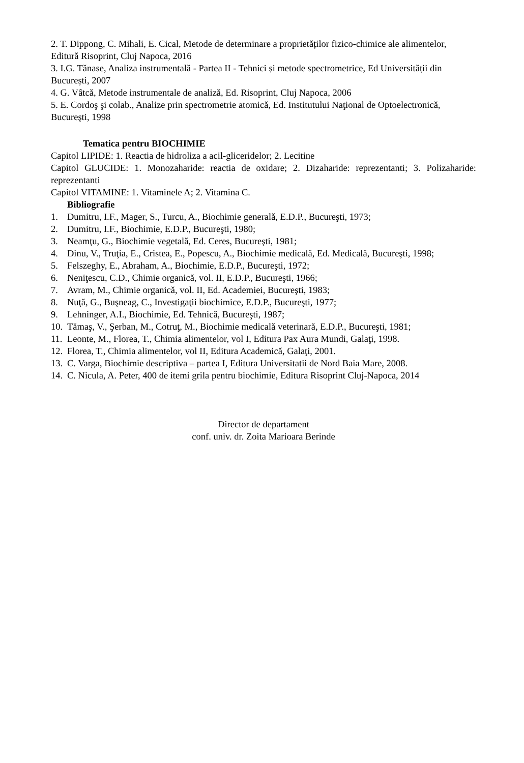2. T. Dippong, C. Mihali, E. Cical, Metode de determinare a proprietăților fizico-chimice ale alimentelor, Editură Risoprint, Cluj Napoca, 2016
3. I.G. Tănase, Analiza instrumentală - Partea II - Tehnici și metode spectrometrice, Ed Universității din București, 2007
4. G. Vâtcă, Metode instrumentale de analiză, Ed. Risoprint, Cluj Napoca, 2006
5. E. Cordoş şi colab., Analize prin spectrometrie atomică, Ed. Institutului Naţional de Optoelectronică, Bucureşti, 1998
Tematica pentru BIOCHIMIE
Capitol LIPIDE: 1. Reactia de hidroliza a acil-gliceridelor; 2. Lecitine
Capitol GLUCIDE: 1. Monozaharide: reactia de oxidare; 2. Dizaharide: reprezentanti; 3. Polizaharide: reprezentanti
Capitol VITAMINE: 1. Vitaminele A; 2. Vitamina C.
Bibliografie
1. Dumitru, I.F., Mager, S., Turcu, A., Biochimie generală, E.D.P., Bucureşti, 1973;
2. Dumitru, I.F., Biochimie, E.D.P., Bucureşti, 1980;
3. Neamţu, G., Biochimie vegetală, Ed. Ceres, Bucureşti, 1981;
4. Dinu, V., Truţia, E., Cristea, E., Popescu, A., Biochimie medicală, Ed. Medicală, Bucureşti, 1998;
5. Felszeghy, E., Abraham, A., Biochimie, E.D.P., Bucureşti, 1972;
6. Neniţescu, C.D., Chimie organică, vol. II, E.D.P., Bucureşti, 1966;
7. Avram, M., Chimie organică, vol. II, Ed. Academiei, Bucureşti, 1983;
8. Nuţă, G., Buşneag, C., Investigaţii biochimice, E.D.P., Bucureşti, 1977;
9. Lehninger, A.I., Biochimie, Ed. Tehnică, Bucureşti, 1987;
10. Tămaş, V., Şerban, M., Cotruţ, M., Biochimie medicală veterinară, E.D.P., Bucureşti, 1981;
11. Leonte, M., Florea, T., Chimia alimentelor, vol I, Editura Pax Aura Mundi, Galaţi, 1998.
12. Florea, T., Chimia alimentelor, vol II, Editura Academică, Galaţi, 2001.
13. C. Varga, Biochimie descriptiva – partea I, Editura Universitatii de Nord Baia Mare, 2008.
14. C. Nicula, A. Peter, 400 de itemi grila pentru biochimie, Editura Risoprint Cluj-Napoca, 2014
Director de departament
conf. univ. dr. Zoita Marioara Berinde